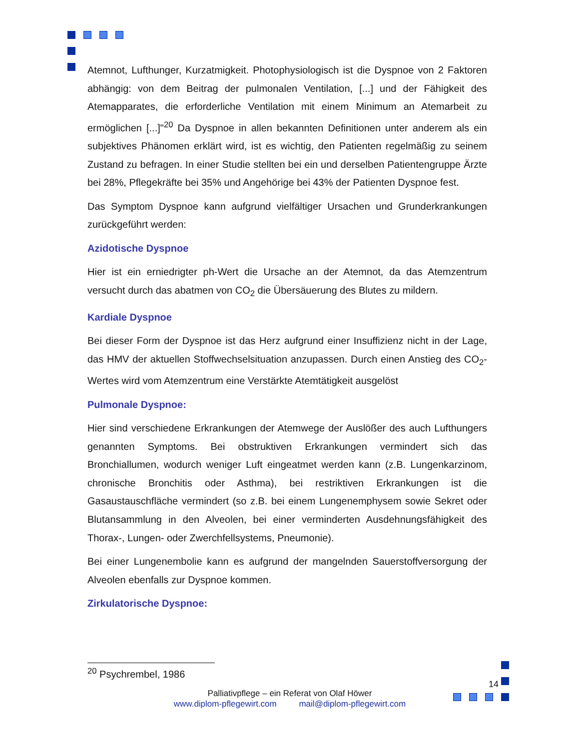Atemnot, Lufthunger, Kurzatmigkeit. Photophysiologisch ist die Dyspnoe von 2 Faktoren abhängig: von dem Beitrag der pulmonalen Ventilation, [...] und der Fähigkeit des Atemapparates, die erforderliche Ventilation mit einem Minimum an Atemarbeit zu ermöglichen [...]"<sup>20</sup> Da Dyspnoe in allen bekannten Definitionen unter anderem als ein subjektives Phänomen erklärt wird, ist es wichtig, den Patienten regelmäßig zu seinem Zustand zu befragen. In einer Studie stellten bei ein und derselben Patientengruppe Ärzte bei 28%, Pflegekräfte bei 35% und Angehörige bei 43% der Patienten Dyspnoe fest.
Das Symptom Dyspnoe kann aufgrund vielfältiger Ursachen und Grunderkrankungen zurückgeführt werden:
Azidotische Dyspnoe
Hier ist ein erniedrigter ph-Wert die Ursache an der Atemnot, da das Atemzentrum versucht durch das abatmen von CO<sub>2</sub> die Übersäuerung des Blutes zu mildern.
Kardiale Dyspnoe
Bei dieser Form der Dyspnoe ist das Herz aufgrund einer Insuffizienz nicht in der Lage, das HMV der aktuellen Stoffwechselsituation anzupassen. Durch einen Anstieg des CO<sub>2</sub>-Wertes wird vom Atemzentrum eine Verstärkte Atemtätigkeit ausgelöst
Pulmonale Dyspnoe:
Hier sind verschiedene Erkrankungen der Atemwege der Auslößer des auch Lufthungers genannten Symptoms. Bei obstruktiven Erkrankungen vermindert sich das Bronchiallumen, wodurch weniger Luft eingeatmet werden kann (z.B. Lungenkarzinom, chronische Bronchitis oder Asthma), bei restriktiven Erkrankungen ist die Gasaustauschfläche vermindert (so z.B. bei einem Lungenemphysem sowie Sekret oder Blutansammlung in den Alveolen, bei einer verminderten Ausdehnungsfähigkeit des Thorax-, Lungen- oder Zwerchfellsystems, Pneumonie).
Bei einer Lungenembolie kann es aufgrund der mangelnden Sauerstoffversorgung der Alveolen ebenfalls zur Dyspnoe kommen.
Zirkulatorische Dyspnoe:
<sup>20</sup> Psychrembel, 1986
14
Palliativpflege – ein Referat von Olaf Höwer
www.diplom-pflegewirt.com mail@diplom-pflegewirt.com